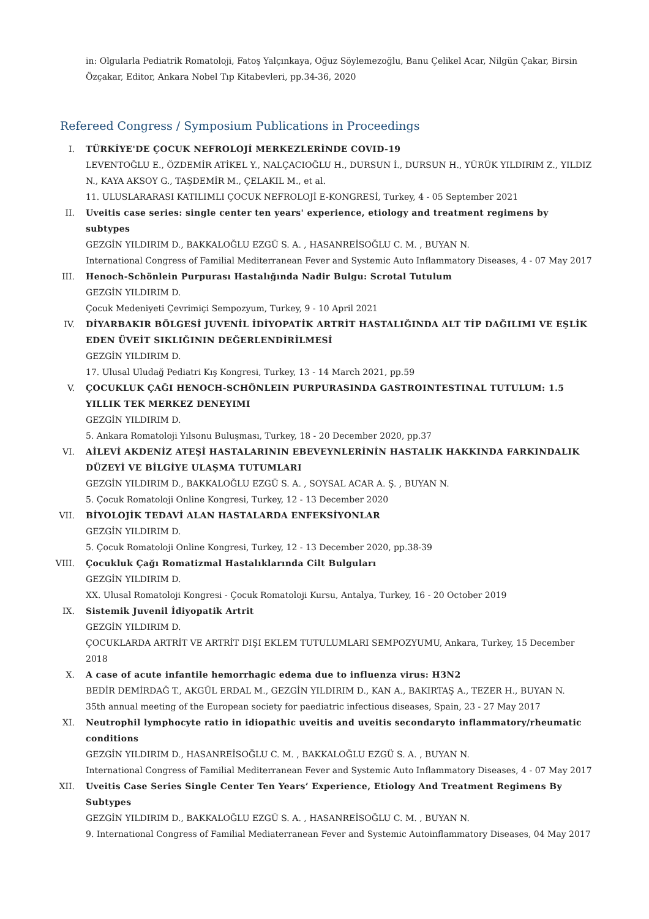in: Olgularla Pediatrik Romatoloji, Fatoş Yalçınkaya, Oğuz Söylemezoğlu, Banu Çelikel Acar, Nilgün Çakar, Birsin Özçakar, Editor, Ankara Nobel Tıp Kitabevleri, pp.34-36, 2020
Refereed Congress / Symposium Publications in Proceedings
I. TÜRKİYE'DE ÇOCUK NEFROLOJİ MERKEZLERİNDE COVID-19
LEVENTOĞLU E., ÖZDEMİR ATİKEL Y., NALÇACIOĞLU H., DURSUN İ., DURSUN H., YÜRÜK YILDIRIM Z., YILDIZ N., KAYA AKSOY G., TAŞDEMİR M., ÇELAKIL M., et al.
11. ULUSLARARASI KATILIMLI ÇOCUK NEFROLOJİ E-KONGRESİ, Turkey, 4 - 05 September 2021
II. Uveitis case series: single center ten years' experience, etiology and treatment regimens by subtypes
GEZGİN YILDIRIM D., BAKKALOĞLU EZGÜ S. A. , HASANREİSOĞLU C. M. , BUYAN N.
International Congress of Familial Mediterranean Fever and Systemic Auto Inflammatory Diseases, 4 - 07 May 2017
III. Henoch-Schönlein Purpurası Hastalığında Nadir Bulgu: Scrotal Tutulum
GEZGİN YILDIRIM D.
Çocuk Medeniyeti Çevrimiçi Sempozyum, Turkey, 9 - 10 April 2021
IV. DİYARBAKIR BÖLGESİ JUVENİL İDİYOPATİK ARTRİT HASTALIĞINDA ALT TİP DAĞILIMI VE EŞLİK EDEN ÜVEİT SIKLIĞININ DEĞERLENDİRİLMESİ
GEZGİN YILDIRIM D.
17. Ulusal Uludağ Pediatri Kış Kongresi, Turkey, 13 - 14 March 2021, pp.59
V. ÇOCUKLUK ÇAĞI HENOCH-SCHÖNLEIN PURPURASINDA GASTROINTESTINAL TUTULUM: 1.5 YILLIK TEK MERKEZ DENEYIMI
GEZGİN YILDIRIM D.
5. Ankara Romatoloji Yılsonu Buluşması, Turkey, 18 - 20 December 2020, pp.37
VI. AİLEVİ AKDENİZ ATEŞİ HASTALARININ EBEVEYNLERİNİN HASTALIK HAKKINDA FARKINDALIK DÜZEYİ VE BİLGİYE ULAŞMA TUTUMLARI
GEZGİN YILDIRIM D., BAKKALOĞLU EZGÜ S. A. , SOYSAL ACAR A. Ş. , BUYAN N.
5. Çocuk Romatoloji Online Kongresi, Turkey, 12 - 13 December 2020
VII. BİYOLOJİK TEDAVİ ALAN HASTALARDA ENFEKSİYONLAR
GEZGİN YILDIRIM D.
5. Çocuk Romatoloji Online Kongresi, Turkey, 12 - 13 December 2020, pp.38-39
VIII. Çocukluk Çağı Romatizmal Hastalıklarında Cilt Bulguları
GEZGİN YILDIRIM D.
XX. Ulusal Romatoloji Kongresi - Çocuk Romatoloji Kursu, Antalya, Turkey, 16 - 20 October 2019
IX. Sistemik Juvenil İdiyopatik Artrit
GEZGİN YILDIRIM D.
ÇOCUKLARDA ARTRİT VE ARTRİT DIŞI EKLEM TUTULUMLARI SEMPOZYUMU, Ankara, Turkey, 15 December 2018
X. A case of acute infantile hemorrhagic edema due to influenza virus: H3N2
BEDİR DEMİRDAĞ T., AKGÜL ERDAL M., GEZGİN YILDIRIM D., KAN A., BAKIRTAŞ A., TEZER H., BUYAN N.
35th annual meeting of the European society for paediatric infectious diseases, Spain, 23 - 27 May 2017
XI. Neutrophil lymphocyte ratio in idiopathic uveitis and uveitis secondaryto inflammatory/rheumatic conditions
GEZGİN YILDIRIM D., HASANREİSOĞLU C. M. , BAKKALOĞLU EZGÜ S. A. , BUYAN N.
International Congress of Familial Mediterranean Fever and Systemic Auto Inflammatory Diseases, 4 - 07 May 2017
XII. Uveitis Case Series Single Center Ten Years’ Experience, Etiology And Treatment Regimens By Subtypes
GEZGİN YILDIRIM D., BAKKALOĞLU EZGÜ S. A. , HASANREİSOĞLU C. M. , BUYAN N.
9. International Congress of Familial Mediaterranean Fever and Systemic Autoinflammatory Diseases, 04 May 2017